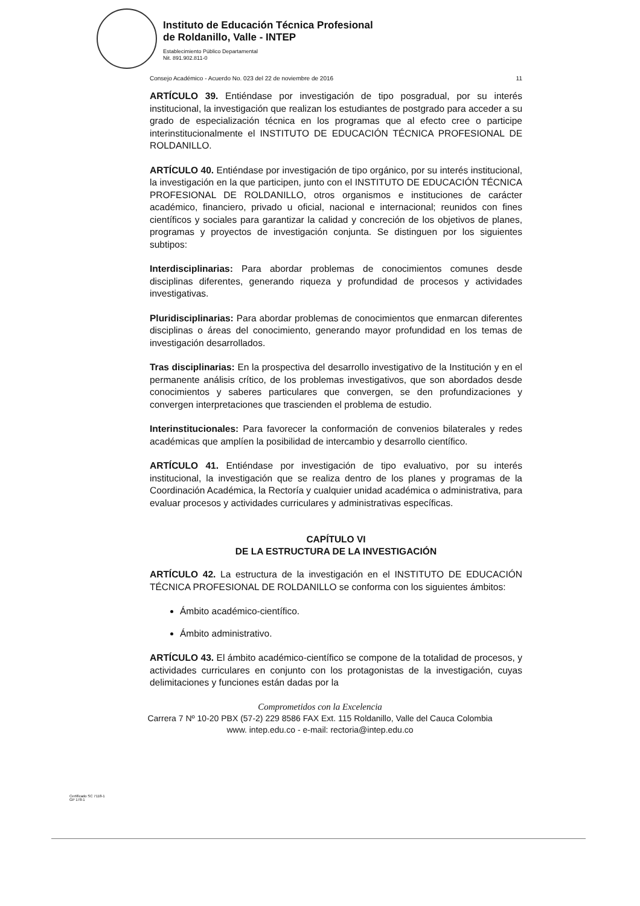Instituto de Educación Técnica Profesional
de Roldanillo, Valle - INTEP
Establecimiento Público Departamental
Nit. 891.902.811-0
Consejo Académico - Acuerdo No. 023 del 22 de noviembre de 2016 11
ARTÍCULO 39. Entiéndase por investigación de tipo posgradual, por su interés institucional, la investigación que realizan los estudiantes de postgrado para acceder a su grado de especialización técnica en los programas que al efecto cree o participe interinstitucionalmente el INSTITUTO DE EDUCACIÓN TÉCNICA PROFESIONAL DE ROLDANILLO.
ARTÍCULO 40. Entiéndase por investigación de tipo orgánico, por su interés institucional, la investigación en la que participen, junto con el INSTITUTO DE EDUCACIÓN TÉCNICA PROFESIONAL DE ROLDANILLO, otros organismos e instituciones de carácter académico, financiero, privado u oficial, nacional e internacional; reunidos con fines científicos y sociales para garantizar la calidad y concreción de los objetivos de planes, programas y proyectos de investigación conjunta. Se distinguen por los siguientes subtipos:
Interdisciplinarias: Para abordar problemas de conocimientos comunes desde disciplinas diferentes, generando riqueza y profundidad de procesos y actividades investigativas.
Pluridisciplinarias: Para abordar problemas de conocimientos que enmarcan diferentes disciplinas o áreas del conocimiento, generando mayor profundidad en los temas de investigación desarrollados.
Tras disciplinarias: En la prospectiva del desarrollo investigativo de la Institución y en el permanente análisis crítico, de los problemas investigativos, que son abordados desde conocimientos y saberes particulares que convergen, se den profundizaciones y convergen interpretaciones que trascienden el problema de estudio.
Interinstitucionales: Para favorecer la conformación de convenios bilaterales y redes académicas que amplíen la posibilidad de intercambio y desarrollo científico.
ARTÍCULO 41. Entiéndase por investigación de tipo evaluativo, por su interés institucional, la investigación que se realiza dentro de los planes y programas de la Coordinación Académica, la Rectoría y cualquier unidad académica o administrativa, para evaluar procesos y actividades curriculares y administrativas específicas.
CAPÍTULO VI
DE LA ESTRUCTURA DE LA INVESTIGACIÓN
ARTÍCULO 42. La estructura de la investigación en el INSTITUTO DE EDUCACIÓN TÉCNICA PROFESIONAL DE ROLDANILLO se conforma con los siguientes ámbitos:
Ámbito académico-científico.
Ámbito administrativo.
ARTÍCULO 43. El ámbito académico-científico se compone de la totalidad de procesos, y actividades curriculares en conjunto con los protagonistas de la investigación, cuyas delimitaciones y funciones están dadas por la
Comprometidos con la Excelencia
Carrera 7 Nº 10-20 PBX (57-2) 229 8586 FAX Ext. 115 Roldanillo, Valle del Cauca Colombia
www. intep.edu.co - e-mail: rectoria@intep.edu.co
Certificado SC 7118-1
GP 178-1